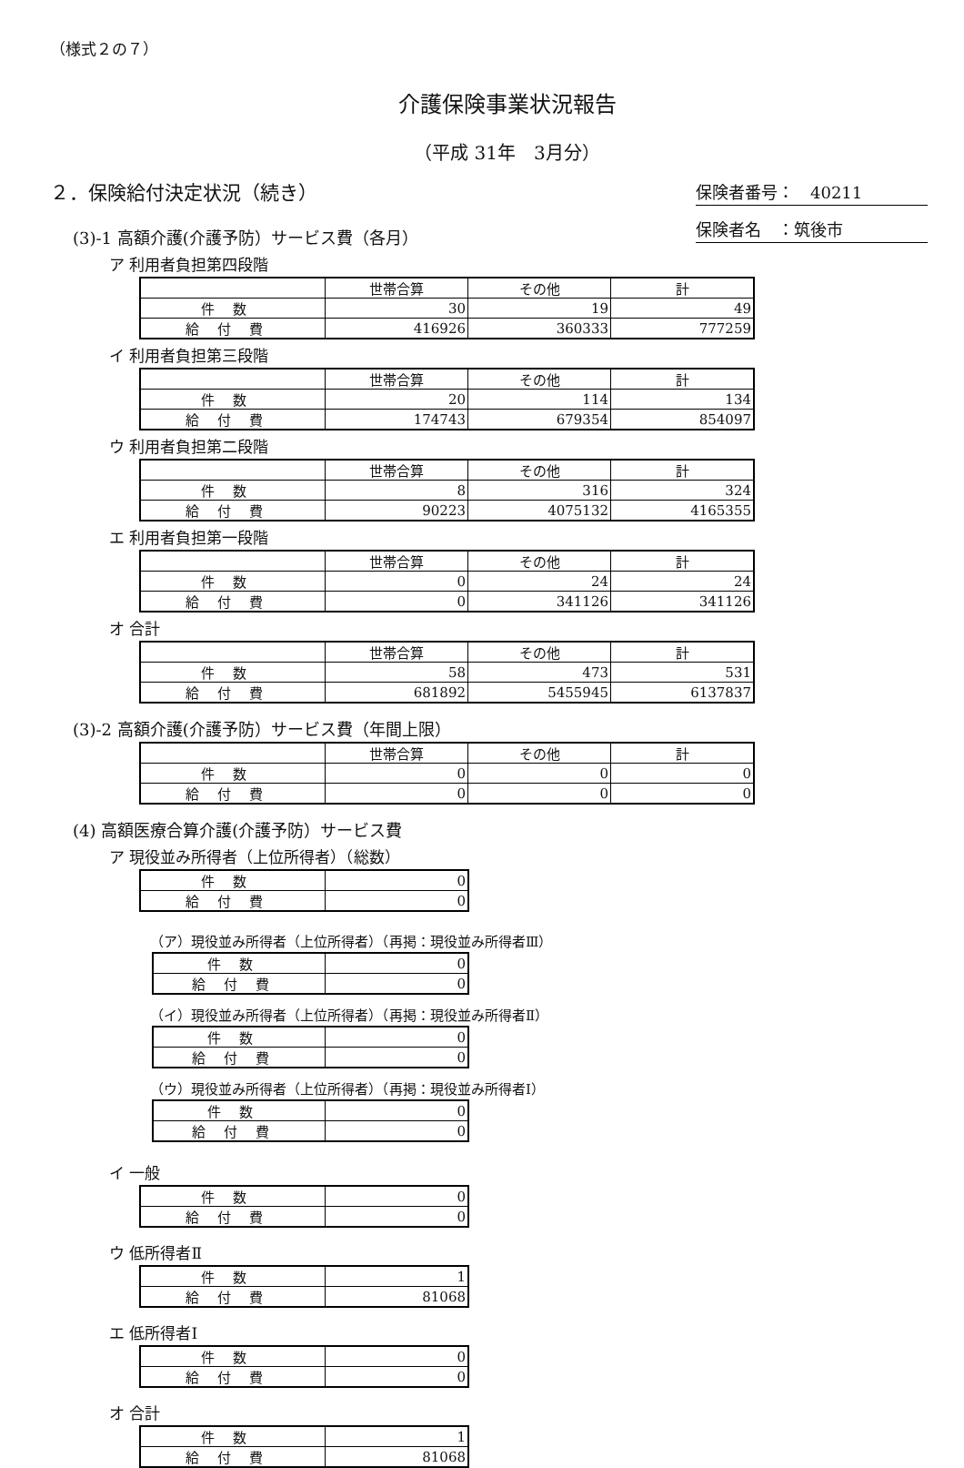（様式２の７）
介護保険事業状況報告
（平成 31年　3月分）
２．保険給付決定状況（続き）
保険者番号：　40211
保険者名　：筑後市
(3)-1 高額介護(介護予防）サービス費（各月）
ア 利用者負担第四段階
| | 世帯合算 | その他 | 計 |
| 件数 | 30 | 19 | 49 |
| 給付費 | 416926 | 360333 | 777259 |
イ 利用者負担第三段階
| | 世帯合算 | その他 | 計 |
| 件数 | 20 | 114 | 134 |
| 給付費 | 174743 | 679354 | 854097 |
ウ 利用者負担第二段階
| | 世帯合算 | その他 | 計 |
| 件数 | 8 | 316 | 324 |
| 給付費 | 90223 | 4075132 | 4165355 |
エ 利用者負担第一段階
| | 世帯合算 | その他 | 計 |
| 件数 | 0 | 24 | 24 |
| 給付費 | 0 | 341126 | 341126 |
オ 合計
| | 世帯合算 | その他 | 計 |
| 件数 | 58 | 473 | 531 |
| 給付費 | 681892 | 5455945 | 6137837 |
(3)-2 高額介護(介護予防）サービス費（年間上限）
| | 世帯合算 | その他 | 計 |
| 件数 | 0 | 0 | 0 |
| 給付費 | 0 | 0 | 0 |
(4) 高額医療合算介護(介護予防）サービス費
ア 現役並み所得者（上位所得者）（総数）
| 件数 | 0 |
| 給付費 | 0 |
（ア）現役並み所得者（上位所得者）（再掲：現役並み所得者Ⅲ）
| 件数 | 0 |
| 給付費 | 0 |
（イ）現役並み所得者（上位所得者）（再掲：現役並み所得者Ⅱ）
| 件数 | 0 |
| 給付費 | 0 |
（ウ）現役並み所得者（上位所得者）（再掲：現役並み所得者Ⅰ）
| 件数 | 0 |
| 給付費 | 0 |
イ 一般
| 件数 | 0 |
| 給付費 | 0 |
ウ 低所得者Ⅱ
| 件数 | 1 |
| 給付費 | 81068 |
エ 低所得者Ⅰ
| 件数 | 0 |
| 給付費 | 0 |
オ 合計
| 件数 | 1 |
| 給付費 | 81068 |